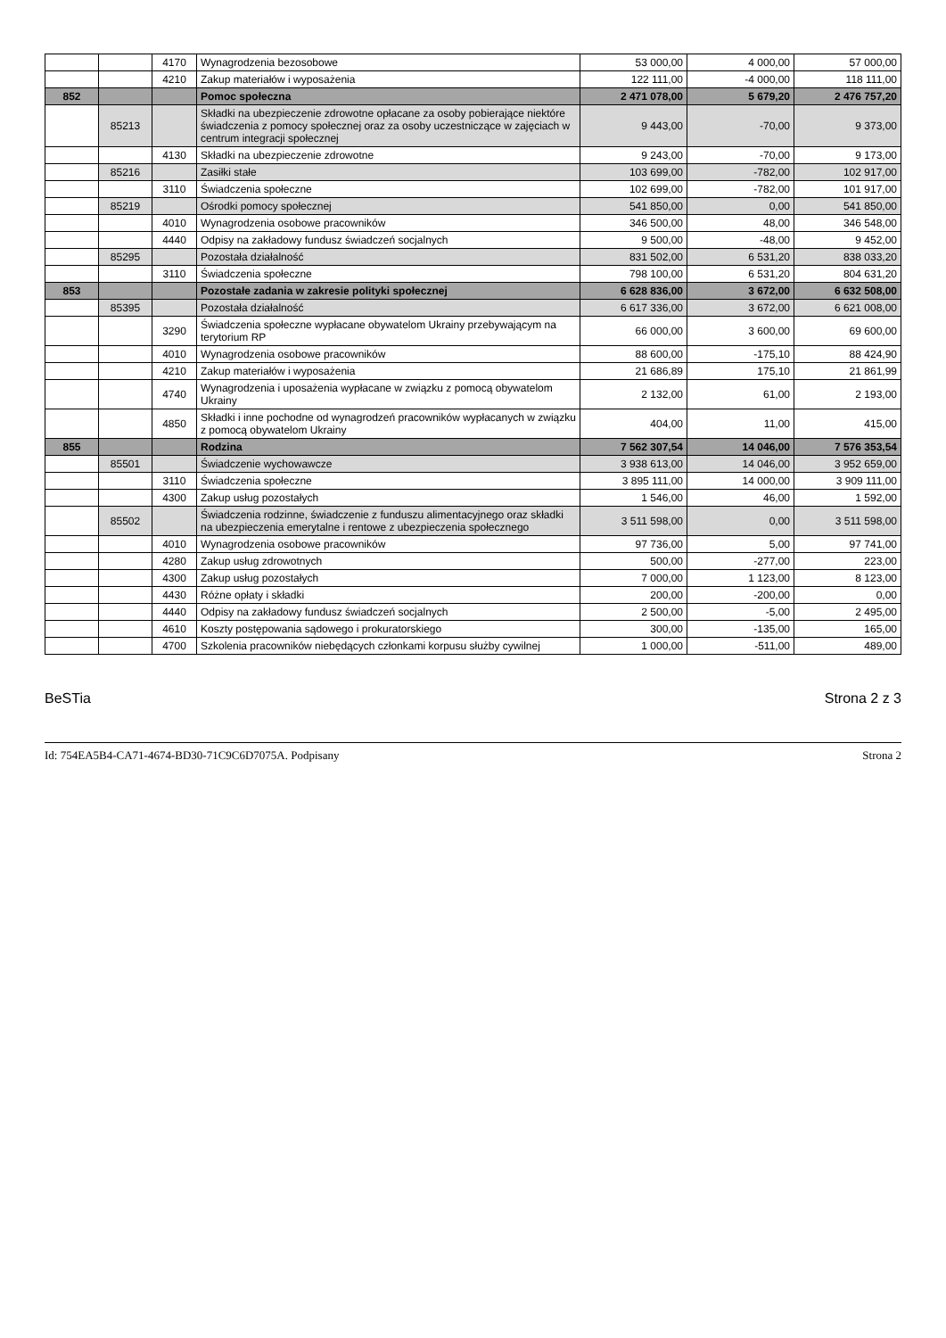| | | 4170 | Wynagrodzenia bezosobowe | 53 000,00 | 4 000,00 | 57 000,00 |
| | | 4210 | Zakup materiałów i wyposażenia | 122 111,00 | -4 000,00 | 118 111,00 |
| 852 | | | Pomoc społeczna | 2 471 078,00 | 5 679,20 | 2 476 757,20 |
| | 85213 | | Składki na ubezpieczenie zdrowotne opłacane za osoby pobierające niektóre świadczenia z pomocy społecznej oraz za osoby uczestniczące w zajęciach w centrum integracji społecznej | 9 443,00 | -70,00 | 9 373,00 |
| | | 4130 | Składki na ubezpieczenie zdrowotne | 9 243,00 | -70,00 | 9 173,00 |
| | 85216 | | Zasiłki stałe | 103 699,00 | -782,00 | 102 917,00 |
| | | 3110 | Świadczenia społeczne | 102 699,00 | -782,00 | 101 917,00 |
| | 85219 | | Ośrodki pomocy społecznej | 541 850,00 | 0,00 | 541 850,00 |
| | | 4010 | Wynagrodzenia osobowe pracowników | 346 500,00 | 48,00 | 346 548,00 |
| | | 4440 | Odpisy na zakładowy fundusz świadczeń socjalnych | 9 500,00 | -48,00 | 9 452,00 |
| | 85295 | | Pozostała działalność | 831 502,00 | 6 531,20 | 838 033,20 |
| | | 3110 | Świadczenia społeczne | 798 100,00 | 6 531,20 | 804 631,20 |
| 853 | | | Pozostałe zadania w zakresie polityki społecznej | 6 628 836,00 | 3 672,00 | 6 632 508,00 |
| | 85395 | | Pozostała działalność | 6 617 336,00 | 3 672,00 | 6 621 008,00 |
| | | 3290 | Świadczenia społeczne wypłacane obywatelom Ukrainy przebywającym na terytorium RP | 66 000,00 | 3 600,00 | 69 600,00 |
| | | 4010 | Wynagrodzenia osobowe pracowników | 88 600,00 | -175,10 | 88 424,90 |
| | | 4210 | Zakup materiałów i wyposażenia | 21 686,89 | 175,10 | 21 861,99 |
| | | 4740 | Wynagrodzenia i uposażenia wypłacane w związku z pomocą obywatelom Ukrainy | 2 132,00 | 61,00 | 2 193,00 |
| | | 4850 | Składki i inne pochodne od wynagrodzeń pracowników wypłacanych w związku z pomocą obywatelom Ukrainy | 404,00 | 11,00 | 415,00 |
| 855 | | | Rodzina | 7 562 307,54 | 14 046,00 | 7 576 353,54 |
| | 85501 | | Świadczenie wychowawcze | 3 938 613,00 | 14 046,00 | 3 952 659,00 |
| | | 3110 | Świadczenia społeczne | 3 895 111,00 | 14 000,00 | 3 909 111,00 |
| | | 4300 | Zakup usług pozostałych | 1 546,00 | 46,00 | 1 592,00 |
| | 85502 | | Świadczenia rodzinne, świadczenie z funduszu alimentacyjnego oraz składki na ubezpieczenia emerytalne i rentowe z ubezpieczenia społecznego | 3 511 598,00 | 0,00 | 3 511 598,00 |
| | | 4010 | Wynagrodzenia osobowe pracowników | 97 736,00 | 5,00 | 97 741,00 |
| | | 4280 | Zakup usług zdrowotnych | 500,00 | -277,00 | 223,00 |
| | | 4300 | Zakup usług pozostałych | 7 000,00 | 1 123,00 | 8 123,00 |
| | | 4430 | Różne opłaty i składki | 200,00 | -200,00 | 0,00 |
| | | 4440 | Odpisy na zakładowy fundusz świadczeń socjalnych | 2 500,00 | -5,00 | 2 495,00 |
| | | 4610 | Koszty postępowania sądowego i prokuratorskiego | 300,00 | -135,00 | 165,00 |
| | | 4700 | Szkolenia pracowników niebędących członkami korpusu służby cywilnej | 1 000,00 | -511,00 | 489,00 |
BeSTia Strona 2 z 3
Id: 754EA5B4-CA71-4674-BD30-71C9C6D7075A. Podpisany Strona 2